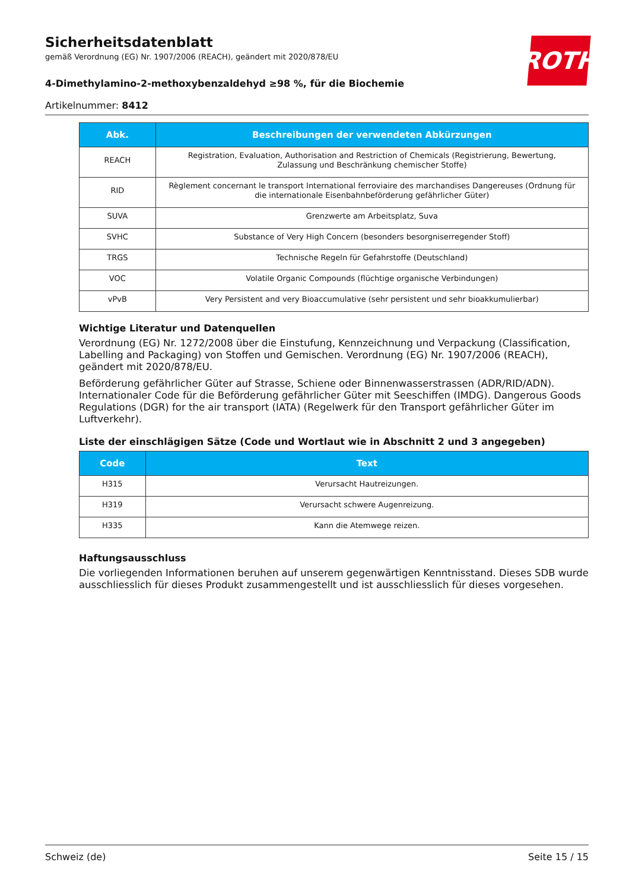Sicherheitsdatenblatt
gemäß Verordnung (EG) Nr. 1907/2006 (REACH), geändert mit 2020/878/EU
4-Dimethylamino-2-methoxybenzaldehyd ≥98 %, für die Biochemie
Artikelnummer: 8412
ROTH
| Abk. | Beschreibungen der verwendeten Abkürzungen |
| --- | --- |
| REACH | Registration, Evaluation, Authorisation and Restriction of Chemicals (Registrierung, Bewertung, Zulassung und Beschränkung chemischer Stoffe) |
| RID | Règlement concernant le transport International ferroviaire des marchandises Dangereuses (Ordnung für die internationale Eisenbahnbeförderung gefährlicher Güter) |
| SUVA | Grenzwerte am Arbeitsplatz, Suva |
| SVHC | Substance of Very High Concern (besonders besorgniserregender Stoff) |
| TRGS | Technische Regeln für Gefahrstoffe (Deutschland) |
| VOC | Volatile Organic Compounds (flüchtige organische Verbindungen) |
| vPvB | Very Persistent and very Bioaccumulative (sehr persistent und sehr bioakkumulierbar) |
Wichtige Literatur und Datenquellen
Verordnung (EG) Nr. 1272/2008 über die Einstufung, Kennzeichnung und Verpackung (Classification, Labelling and Packaging) von Stoffen und Gemischen. Verordnung (EG) Nr. 1907/2006 (REACH), geändert mit 2020/878/EU.
Beförderung gefährlicher Güter auf Strasse, Schiene oder Binnenwasserstrassen (ADR/RID/ADN). Internationaler Code für die Beförderung gefährlicher Güter mit Seeschiffen (IMDG). Dangerous Goods Regulations (DGR) for the air transport (IATA) (Regelwerk für den Transport gefährlicher Güter im Luftverkehr).
Liste der einschlägigen Sätze (Code und Wortlaut wie in Abschnitt 2 und 3 angegeben)
| Code | Text |
| --- | --- |
| H315 | Verursacht Hautreizungen. |
| H319 | Verursacht schwere Augenreizung. |
| H335 | Kann die Atemwege reizen. |
Haftungsausschluss
Die vorliegenden Informationen beruhen auf unserem gegenwärtigen Kenntnisstand. Dieses SDB wurde ausschliesslich für dieses Produkt zusammengestellt und ist ausschliesslich für dieses vorgesehen.
Schweiz (de) Seite 15 / 15